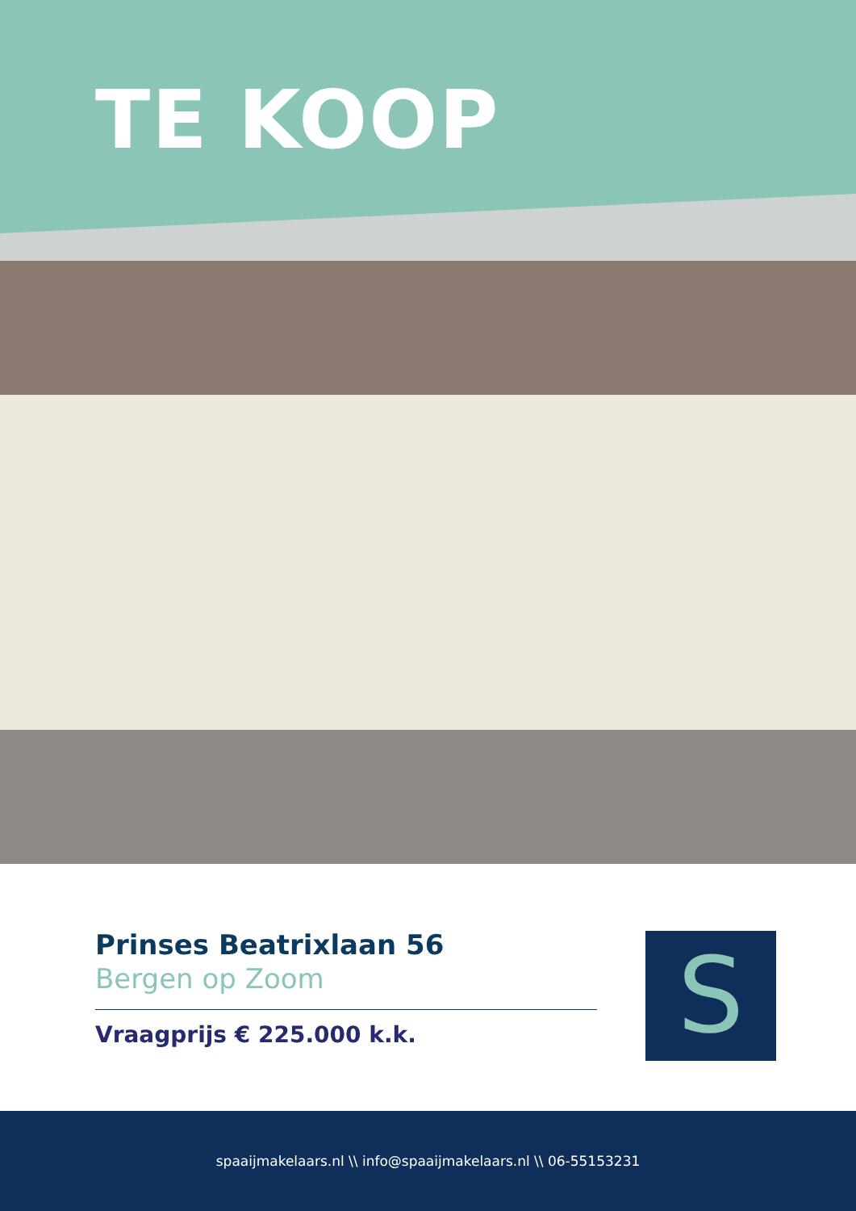TE KOOP
Prinses Beatrixlaan 56
Bergen op Zoom
Vraagprijs € 225.000 k.k.
S
spaaijmakelaars.nl \\ info@spaaijmakelaars.nl \\ 06-55153231